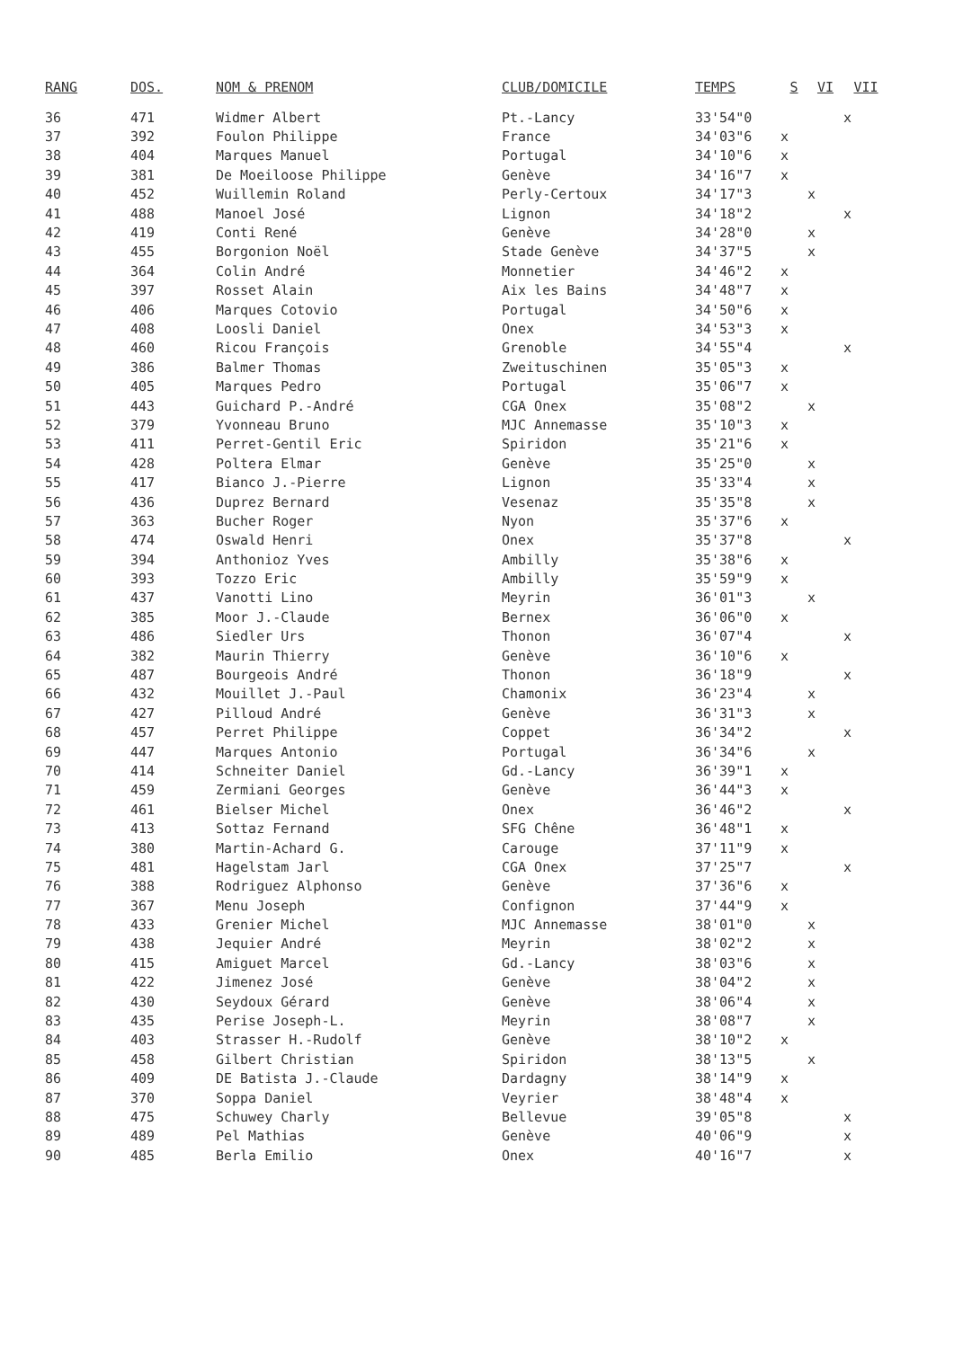| RANG | DOS. | NOM & PRENOM | CLUB/DOMICILE | TEMPS | S | VI | VII |
| --- | --- | --- | --- | --- | --- | --- | --- |
| 36 | 471 | Widmer Albert | Pt.-Lancy | 33'54"0 | | | x |
| 37 | 392 | Foulon Philippe | France | 34'03"6 | x | | |
| 38 | 404 | Marques Manuel | Portugal | 34'10"6 | x | | |
| 39 | 381 | De Moeiloose Philippe | Genève | 34'16"7 | x | | |
| 40 | 452 | Wuillemin Roland | Perly-Certoux | 34'17"3 | | x | |
| 41 | 488 | Manoel José | Lignon | 34'18"2 | | | x |
| 42 | 419 | Conti René | Genève | 34'28"0 | | x | |
| 43 | 455 | Borgonion Noël | Stade Genève | 34'37"5 | | x | |
| 44 | 364 | Colin André | Monnetier | 34'46"2 | x | | |
| 45 | 397 | Rosset Alain | Aix les Bains | 34'48"7 | x | | |
| 46 | 406 | Marques Cotovio | Portugal | 34'50"6 | x | | |
| 47 | 408 | Loosli Daniel | Onex | 34'53"3 | x | | |
| 48 | 460 | Ricou François | Grenoble | 34'55"4 | | | x |
| 49 | 386 | Balmer Thomas | Zweituschinen | 35'05"3 | x | | |
| 50 | 405 | Marques Pedro | Portugal | 35'06"7 | x | | |
| 51 | 443 | Guichard P.-André | CGA Onex | 35'08"2 | | x | |
| 52 | 379 | Yvonneau Bruno | MJC Annemasse | 35'10"3 | x | | |
| 53 | 411 | Perret-Gentil Eric | Spiridon | 35'21"6 | x | | |
| 54 | 428 | Poltera Elmar | Genève | 35'25"0 | | x | |
| 55 | 417 | Bianco J.-Pierre | Lignon | 35'33"4 | | x | |
| 56 | 436 | Duprez Bernard | Vesenaz | 35'35"8 | | x | |
| 57 | 363 | Bucher Roger | Nyon | 35'37"6 | x | | |
| 58 | 474 | Oswald Henri | Onex | 35'37"8 | | | x |
| 59 | 394 | Anthonioz Yves | Ambilly | 35'38"6 | x | | |
| 60 | 393 | Tozzo Eric | Ambilly | 35'59"9 | x | | |
| 61 | 437 | Vanotti Lino | Meyrin | 36'01"3 | | x | |
| 62 | 385 | Moor J.-Claude | Bernex | 36'06"0 | x | | |
| 63 | 486 | Siedler Urs | Thonon | 36'07"4 | | | x |
| 64 | 382 | Maurin Thierry | Genève | 36'10"6 | x | | |
| 65 | 487 | Bourgeois André | Thonon | 36'18"9 | | | x |
| 66 | 432 | Mouillet J.-Paul | Chamonix | 36'23"4 | | x | |
| 67 | 427 | Pilloud André | Genève | 36'31"3 | | x | |
| 68 | 457 | Perret Philippe | Coppet | 36'34"2 | | | x |
| 69 | 447 | Marques Antonio | Portugal | 36'34"6 | | x | |
| 70 | 414 | Schneiter Daniel | Gd.-Lancy | 36'39"1 | x | | |
| 71 | 459 | Zermiani Georges | Genève | 36'44"3 | x | | |
| 72 | 461 | Bielser Michel | Onex | 36'46"2 | | | x |
| 73 | 413 | Sottaz Fernand | SFG Chêne | 36'48"1 | x | | |
| 74 | 380 | Martin-Achard G. | Carouge | 37'11"9 | x | | |
| 75 | 481 | Hagelstam Jarl | CGA Onex | 37'25"7 | | | x |
| 76 | 388 | Rodriguez Alphonso | Genève | 37'36"6 | x | | |
| 77 | 367 | Menu Joseph | Confignon | 37'44"9 | x | | |
| 78 | 433 | Grenier Michel | MJC Annemasse | 38'01"0 | | x | |
| 79 | 438 | Jequier André | Meyrin | 38'02"2 | | x | |
| 80 | 415 | Amiguet Marcel | Gd.-Lancy | 38'03"6 | | x | |
| 81 | 422 | Jimenez José | Genève | 38'04"2 | | x | |
| 82 | 430 | Seydoux Gérard | Genève | 38'06"4 | | x | |
| 83 | 435 | Perise Joseph-L. | Meyrin | 38'08"7 | | x | |
| 84 | 403 | Strasser H.-Rudolf | Genève | 38'10"2 | x | | |
| 85 | 458 | Gilbert Christian | Spiridon | 38'13"5 | | x | |
| 86 | 409 | DE Batista J.-Claude | Dardagny | 38'14"9 | x | | |
| 87 | 370 | Soppa Daniel | Veyrier | 38'48"4 | x | | |
| 88 | 475 | Schuwey Charly | Bellevue | 39'05"8 | | | x |
| 89 | 489 | Pel Mathias | Genève | 40'06"9 | | | x |
| 90 | 485 | Berla Emilio | Onex | 40'16"7 | | | x |